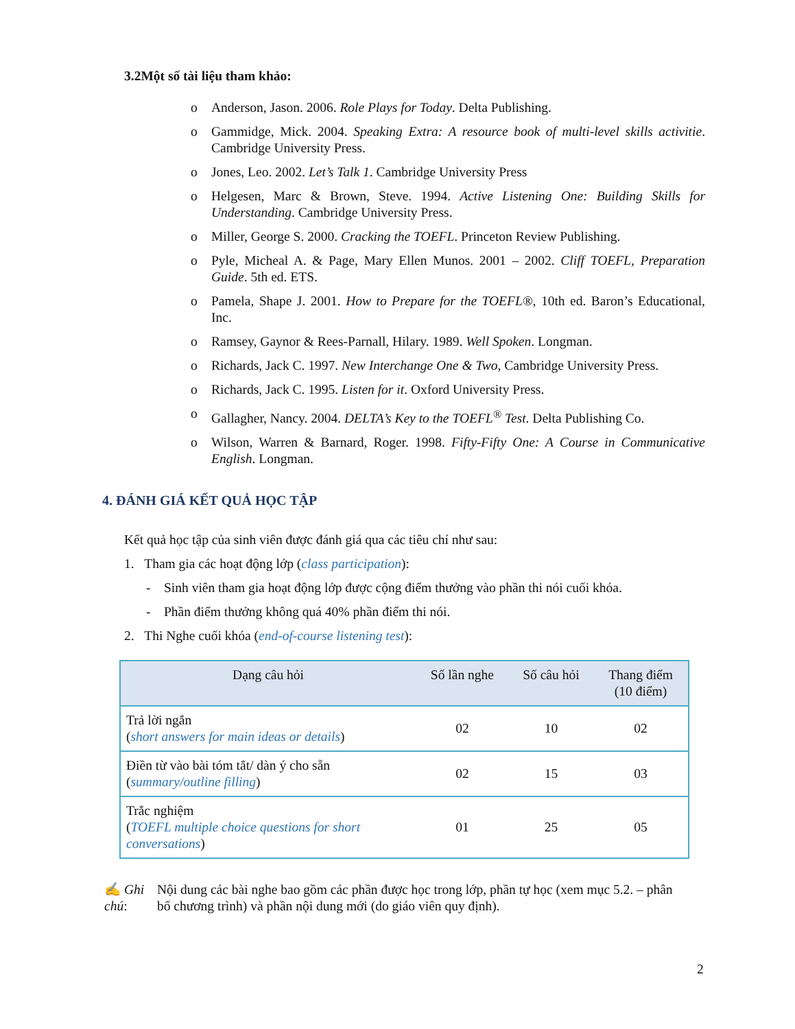3.2Một số tài liệu tham khảo:
o Anderson, Jason. 2006. Role Plays for Today. Delta Publishing.
o Gammidge, Mick. 2004. Speaking Extra: A resource book of multi-level skills activitie. Cambridge University Press.
o Jones, Leo. 2002. Let’s Talk 1. Cambridge University Press
o Helgesen, Marc & Brown, Steve. 1994. Active Listening One: Building Skills for Understanding. Cambridge University Press.
o Miller, George S. 2000. Cracking the TOEFL. Princeton Review Publishing.
o Pyle, Micheal A. & Page, Mary Ellen Munos. 2001 – 2002. Cliff TOEFL, Preparation Guide. 5th ed. ETS.
o Pamela, Shape J. 2001. How to Prepare for the TOEFL®, 10th ed. Baron’s Educational, Inc.
o Ramsey, Gaynor & Rees-Parnall, Hilary. 1989. Well Spoken. Longman.
o Richards, Jack C. 1997. New Interchange One & Two, Cambridge University Press.
o Richards, Jack C. 1995. Listen for it. Oxford University Press.
o Gallagher, Nancy. 2004. DELTA’s Key to the TOEFL<sup>®</sup> Test. Delta Publishing Co.
o Wilson, Warren & Barnard, Roger. 1998. Fifty-Fifty One: A Course in Communicative English. Longman.
4. ĐÁNH GIÁ KẾT QUẢ HỌC TẬP
Kết quả học tập của sinh viên được đánh giá qua các tiêu chí như sau:
1. Tham gia các hoạt động lớp (class participation):
- Sinh viên tham gia hoạt động lớp được cộng điểm thưởng vào phần thi nói cuối khóa.
- Phần điểm thưởng không quá 40% phần điểm thi nói.
2. Thi Nghe cuối khóa (end-of-course listening test):
| Dạng câu hỏi | Số lần nghe | Số câu hỏi | Thang điểm (10 điểm) |
| --- | --- | --- | --- |
| Trả lời ngắn ( short answers for main ideas or details ) | 02 | 10 | 02 |
| Điền từ vào bài tóm tắt/ dàn ý cho sẵn ( summary/outline filling ) | 02 | 15 | 03 |
| Trắc nghiệm ( TOEFL multiple choice questions for short conversations ) | 01 | 25 | 05 |
✍ Ghi chú: Nội dung các bài nghe bao gồm các phần được học trong lớp, phần tự học (xem mục 5.2. – phân bố chương trình) và phần nội dung mới (do giáo viên quy định).
2